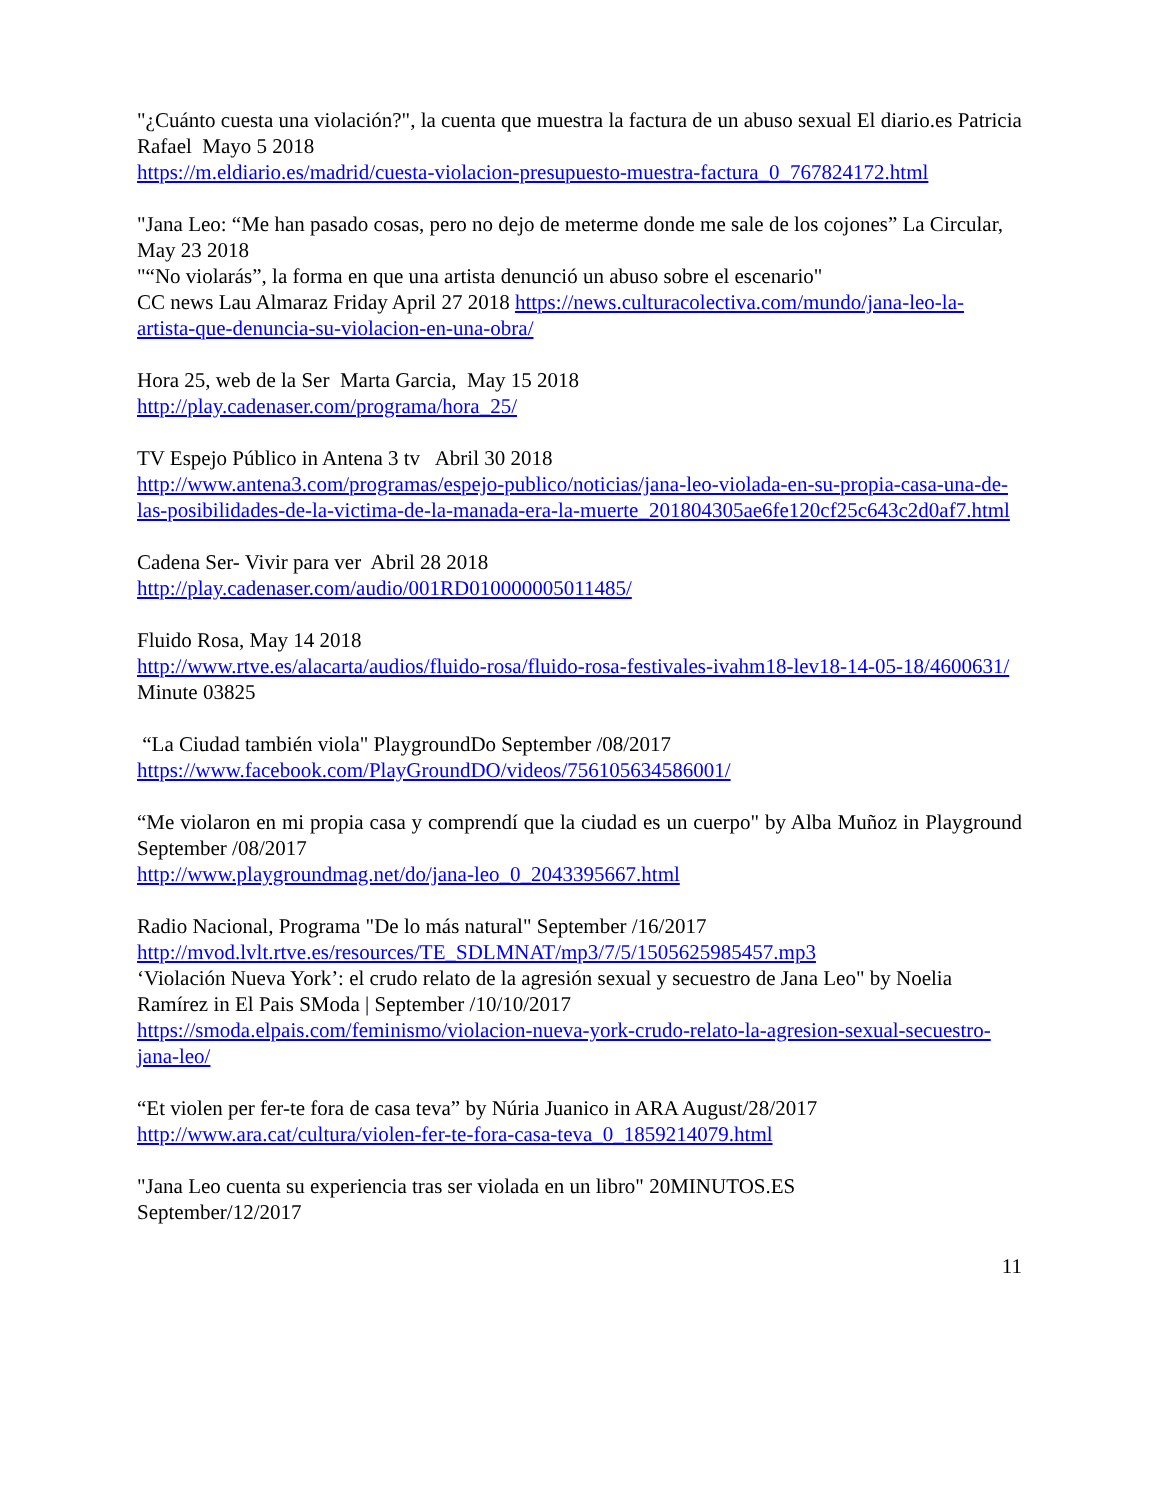"¿Cuánto cuesta una violación?", la cuenta que muestra la factura de un abuso sexual El diario.es Patricia Rafael Mayo 5 2018
https://m.eldiario.es/madrid/cuesta-violacion-presupuesto-muestra-factura_0_767824172.html
"Jana Leo: “Me han pasado cosas, pero no dejo de meterme donde me sale de los cojones” La Circular, May 23 2018
"“No violarás”, la forma en que una artista denunció un abuso sobre el escenario"
CC news Lau Almaraz Friday April 27 2018 https://news.culturacolectiva.com/mundo/jana-leo-la-artista-que-denuncia-su-violacion-en-una-obra/
Hora 25, web de la Ser Marta Garcia, May 15 2018
http://play.cadenaser.com/programa/hora_25/
TV Espejo Público in Antena 3 tv Abril 30 2018
http://www.antena3.com/programas/espejo-publico/noticias/jana-leo-violada-en-su-propia-casa-una-de-las-posibilidades-de-la-victima-de-la-manada-era-la-muerte_201804305ae6fe120cf25c643c2d0af7.html
Cadena Ser- Vivir para ver Abril 28 2018
http://play.cadenaser.com/audio/001RD010000005011485/
Fluido Rosa, May 14 2018
http://www.rtve.es/alacarta/audios/fluido-rosa/fluido-rosa-festivales-ivahm18-lev18-14-05-18/4600631/
Minute 03825
“La Ciudad también viola" PlaygroundDo September /08/2017
https://www.facebook.com/PlayGroundDO/videos/756105634586001/
“Me violaron en mi propia casa y comprendí que la ciudad es un cuerpo" by Alba Muñoz in Playground September /08/2017
http://www.playgroundmag.net/do/jana-leo_0_2043395667.html
Radio Nacional, Programa "De lo más natural" September /16/2017
http://mvod.lvlt.rtve.es/resources/TE_SDLMNAT/mp3/7/5/1505625985457.mp3
‘Violación Nueva York’: el crudo relato de la agresión sexual y secuestro de Jana Leo" by Noelia Ramírez in El Pais SModa | September /10/10/2017
https://smoda.elpais.com/feminismo/violacion-nueva-york-crudo-relato-la-agresion-sexual-secuestro-jana-leo/
“Et violen per fer-te fora de casa teva” by Núria Juanico in ARA August/28/2017
http://www.ara.cat/cultura/violen-fer-te-fora-casa-teva_0_1859214079.html
"Jana Leo cuenta su experiencia tras ser violada en un libro" 20MINUTOS.ES
September/12/2017
11